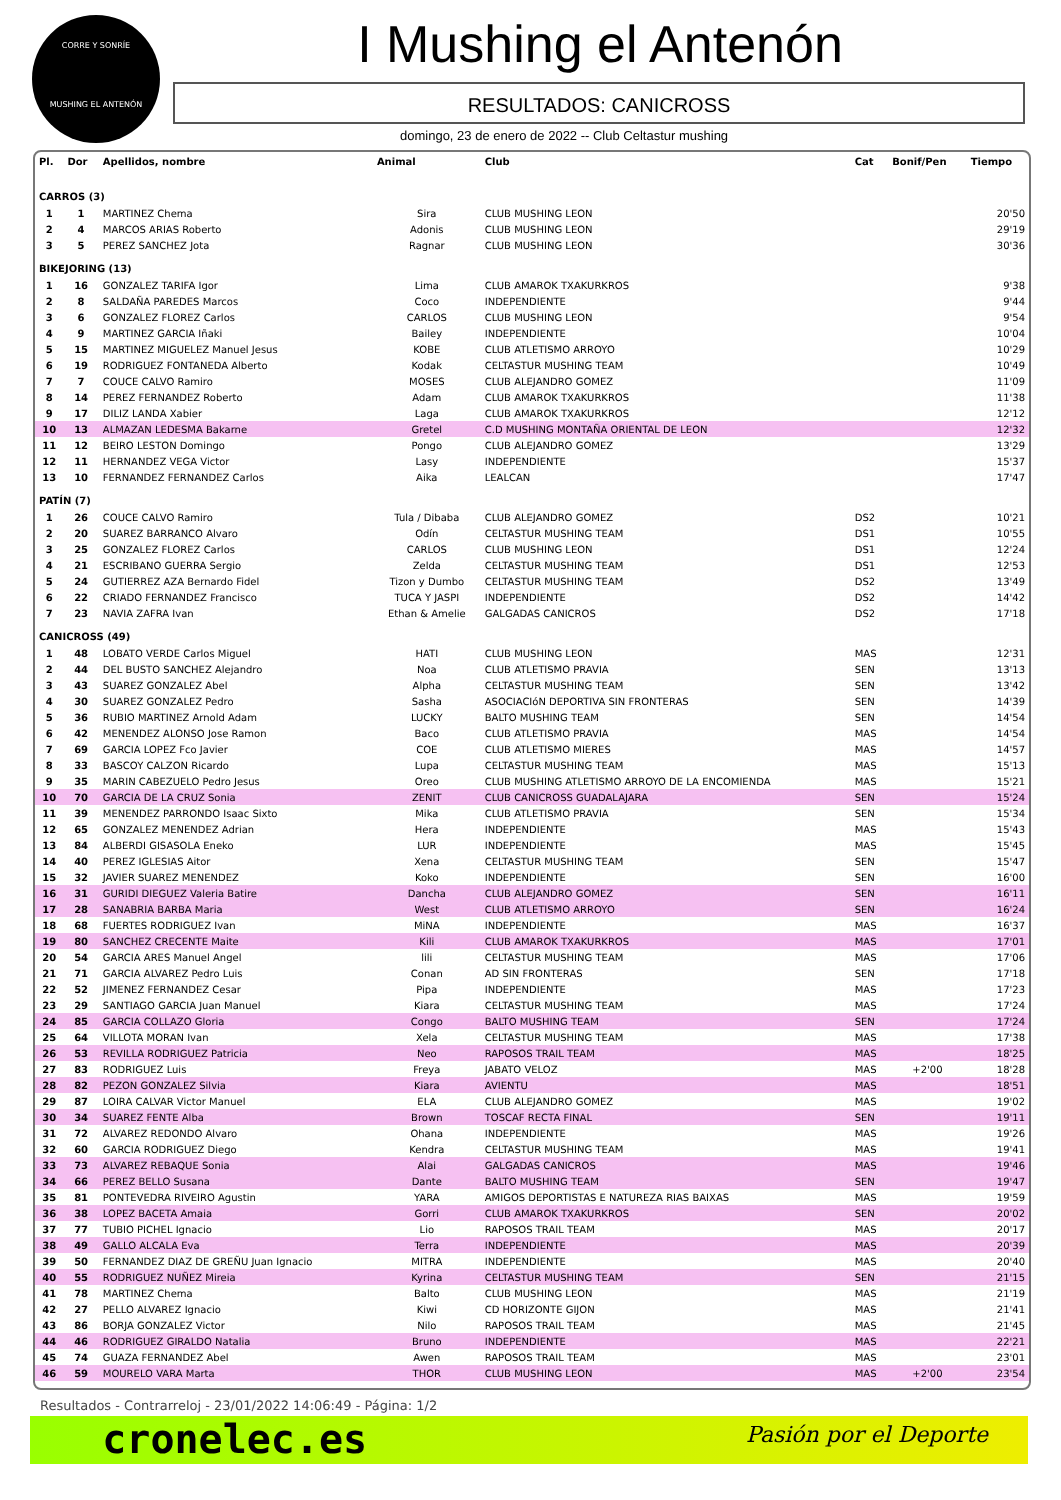CORRE Y SONRÍE
MUSHING EL ANTENÓN
I Mushing el Antenón
RESULTADOS: CANICROSS
domingo, 23 de enero de 2022 -- Club Celtastur mushing
| Pl. | Dor | Apellidos, nombre | Animal | Club | Cat | Bonif/Pen | Tiempo |
| --- | --- | --- | --- | --- | --- | --- | --- |
| CARROS (3) | | | | | | | |
| 1 | 1 | MARTINEZ Chema | Sira | CLUB MUSHING LEON | | | 20'50 |
| 2 | 4 | MARCOS ARIAS Roberto | Adonis | CLUB MUSHING LEON | | | 29'19 |
| 3 | 5 | PEREZ SANCHEZ Jota | Ragnar | CLUB MUSHING LEON | | | 30'36 |
| BIKEJORING (13) | | | | | | | |
| 1 | 16 | GONZALEZ TARIFA Igor | Lima | CLUB AMAROK TXAKURKROS | | | 9'38 |
| 2 | 8 | SALDAÑA PAREDES Marcos | Coco | INDEPENDIENTE | | | 9'44 |
| 3 | 6 | GONZALEZ FLOREZ Carlos | CARLOS | CLUB MUSHING LEON | | | 9'54 |
| 4 | 9 | MARTINEZ GARCIA Iñaki | Bailey | INDEPENDIENTE | | | 10'04 |
| 5 | 15 | MARTINEZ MIGUELEZ Manuel Jesus | KOBE | CLUB ATLETISMO ARROYO | | | 10'29 |
| 6 | 19 | RODRIGUEZ FONTANEDA Alberto | Kodak | CELTASTUR MUSHING TEAM | | | 10'49 |
| 7 | 7 | COUCE CALVO Ramiro | MOSES | CLUB ALEJANDRO GOMEZ | | | 11'09 |
| 8 | 14 | PEREZ FERNANDEZ Roberto | Adam | CLUB AMAROK TXAKURKROS | | | 11'38 |
| 9 | 17 | DILIZ LANDA Xabier | Laga | CLUB AMAROK TXAKURKROS | | | 12'12 |
| 10 | 13 | ALMAZAN LEDESMA Bakarne | Gretel | C.D MUSHING MONTAÑA ORIENTAL DE LEON | | | 12'32 |
| 11 | 12 | BEIRO LESTON Domingo | Pongo | CLUB ALEJANDRO GOMEZ | | | 13'29 |
| 12 | 11 | HERNANDEZ VEGA Victor | Lasy | INDEPENDIENTE | | | 15'37 |
| 13 | 10 | FERNANDEZ FERNANDEZ Carlos | Aika | LEALCAN | | | 17'47 |
| PATÍN (7) | | | | | | | |
| 1 | 26 | COUCE CALVO Ramiro | Tula / Dibaba | CLUB ALEJANDRO GOMEZ | DS2 | | 10'21 |
| 2 | 20 | SUAREZ BARRANCO Alvaro | Odín | CELTASTUR MUSHING TEAM | DS1 | | 10'55 |
| 3 | 25 | GONZALEZ FLOREZ Carlos | CARLOS | CLUB MUSHING LEON | DS1 | | 12'24 |
| 4 | 21 | ESCRIBANO GUERRA Sergio | Zelda | CELTASTUR MUSHING TEAM | DS1 | | 12'53 |
| 5 | 24 | GUTIERREZ AZA Bernardo Fidel | Tizon y Dumbo | CELTASTUR MUSHING TEAM | DS2 | | 13'49 |
| 6 | 22 | CRIADO FERNANDEZ Francisco | TUCA Y JASPI | INDEPENDIENTE | DS2 | | 14'42 |
| 7 | 23 | NAVIA ZAFRA Ivan | Ethan & Amelie | GALGADAS CANICROS | DS2 | | 17'18 |
| CANICROSS (49) | | | | | | | |
| 1 | 48 | LOBATO VERDE Carlos Miguel | HATI | CLUB MUSHING LEON | MAS | | 12'31 |
| 2 | 44 | DEL BUSTO SANCHEZ Alejandro | Noa | CLUB ATLETISMO PRAVIA | SEN | | 13'13 |
| 3 | 43 | SUAREZ GONZALEZ Abel | Alpha | CELTASTUR MUSHING TEAM | SEN | | 13'42 |
| 4 | 30 | SUAREZ GONZALEZ Pedro | Sasha | ASOCIACIóN DEPORTIVA SIN FRONTERAS | SEN | | 14'39 |
| 5 | 36 | RUBIO MARTINEZ Arnold Adam | LUCKY | BALTO MUSHING TEAM | SEN | | 14'54 |
| 6 | 42 | MENENDEZ ALONSO Jose Ramon | Baco | CLUB ATLETISMO PRAVIA | MAS | | 14'54 |
| 7 | 69 | GARCIA LOPEZ Fco Javier | COE | CLUB ATLETISMO MIERES | MAS | | 14'57 |
| 8 | 33 | BASCOY CALZON Ricardo | Lupa | CELTASTUR MUSHING TEAM | MAS | | 15'13 |
| 9 | 35 | MARIN CABEZUELO Pedro Jesus | Oreo | CLUB MUSHING ATLETISMO ARROYO DE LA ENCOMIENDA | MAS | | 15'21 |
| 10 | 70 | GARCIA DE LA CRUZ Sonia | ZENIT | CLUB CANICROSS GUADALAJARA | SEN | | 15'24 |
| 11 | 39 | MENENDEZ PARRONDO Isaac Sixto | Mika | CLUB ATLETISMO PRAVIA | SEN | | 15'34 |
| 12 | 65 | GONZALEZ MENENDEZ Adrian | Hera | INDEPENDIENTE | MAS | | 15'43 |
| 13 | 84 | ALBERDI GISASOLA Eneko | LUR | INDEPENDIENTE | MAS | | 15'45 |
| 14 | 40 | PEREZ IGLESIAS Aitor | Xena | CELTASTUR MUSHING TEAM | SEN | | 15'47 |
| 15 | 32 | JAVIER SUAREZ MENENDEZ | Koko | INDEPENDIENTE | SEN | | 16'00 |
| 16 | 31 | GURIDI DIEGUEZ Valeria Batire | Dancha | CLUB ALEJANDRO GOMEZ | SEN | | 16'11 |
| 17 | 28 | SANABRIA BARBA Maria | West | CLUB ATLETISMO ARROYO | SEN | | 16'24 |
| 18 | 68 | FUERTES RODRIGUEZ Ivan | MiNA | INDEPENDIENTE | MAS | | 16'37 |
| 19 | 80 | SANCHEZ CRECENTE Maite | Kili | CLUB AMAROK TXAKURKROS | MAS | | 17'01 |
| 20 | 54 | GARCIA ARES Manuel Angel | lili | CELTASTUR MUSHING TEAM | MAS | | 17'06 |
| 21 | 71 | GARCIA ALVAREZ Pedro Luis | Conan | AD SIN FRONTERAS | SEN | | 17'18 |
| 22 | 52 | JIMENEZ FERNANDEZ Cesar | Pipa | INDEPENDIENTE | MAS | | 17'23 |
| 23 | 29 | SANTIAGO GARCIA Juan Manuel | Kiara | CELTASTUR MUSHING TEAM | MAS | | 17'24 |
| 24 | 85 | GARCIA COLLAZO Gloria | Congo | BALTO MUSHING TEAM | SEN | | 17'24 |
| 25 | 64 | VILLOTA MORAN Ivan | Xela | CELTASTUR MUSHING TEAM | MAS | | 17'38 |
| 26 | 53 | REVILLA RODRIGUEZ Patricia | Neo | RAPOSOS TRAIL TEAM | MAS | | 18'25 |
| 27 | 83 | RODRIGUEZ Luis | Freya | JABATO VELOZ | MAS | +2'00 | 18'28 |
| 28 | 82 | PEZON GONZALEZ Silvia | Kiara | AVIENTU | MAS | | 18'51 |
| 29 | 87 | LOIRA CALVAR Victor Manuel | ELA | CLUB ALEJANDRO GOMEZ | MAS | | 19'02 |
| 30 | 34 | SUAREZ FENTE Alba | Brown | TOSCAF RECTA FINAL | SEN | | 19'11 |
| 31 | 72 | ALVAREZ REDONDO Alvaro | Ohana | INDEPENDIENTE | MAS | | 19'26 |
| 32 | 60 | GARCIA RODRIGUEZ Diego | Kendra | CELTASTUR MUSHING TEAM | MAS | | 19'41 |
| 33 | 73 | ALVAREZ REBAQUE Sonia | Alai | GALGADAS CANICROS | MAS | | 19'46 |
| 34 | 66 | PEREZ BELLO Susana | Dante | BALTO MUSHING TEAM | SEN | | 19'47 |
| 35 | 81 | PONTEVEDRA RIVEIRO Agustin | YARA | AMIGOS DEPORTISTAS E NATUREZA RIAS BAIXAS | MAS | | 19'59 |
| 36 | 38 | LOPEZ BACETA Amaia | Gorri | CLUB AMAROK TXAKURKROS | SEN | | 20'02 |
| 37 | 77 | TUBIO PICHEL Ignacio | Lio | RAPOSOS TRAIL TEAM | MAS | | 20'17 |
| 38 | 49 | GALLO ALCALA Eva | Terra | INDEPENDIENTE | MAS | | 20'39 |
| 39 | 50 | FERNANDEZ DIAZ DE GREÑU Juan Ignacio | MITRA | INDEPENDIENTE | MAS | | 20'40 |
| 40 | 55 | RODRIGUEZ NUÑEZ Mireia | Kyrina | CELTASTUR MUSHING TEAM | SEN | | 21'15 |
| 41 | 78 | MARTINEZ Chema | Balto | CLUB MUSHING LEON | MAS | | 21'19 |
| 42 | 27 | PELLO ALVAREZ Ignacio | Kiwi | CD HORIZONTE GIJON | MAS | | 21'41 |
| 43 | 86 | BORJA GONZALEZ Victor | Nilo | RAPOSOS TRAIL TEAM | MAS | | 21'45 |
| 44 | 46 | RODRIGUEZ GIRALDO Natalia | Bruno | INDEPENDIENTE | MAS | | 22'21 |
| 45 | 74 | GUAZA FERNANDEZ Abel | Awen | RAPOSOS TRAIL TEAM | MAS | | 23'01 |
| 46 | 59 | MOURELO VARA Marta | THOR | CLUB MUSHING LEON | MAS | +2'00 | 23'54 |
Resultados - Contrarreloj - 23/01/2022 14:06:49 - Página: 1/2
cronelec.es Pasión por el Deporte